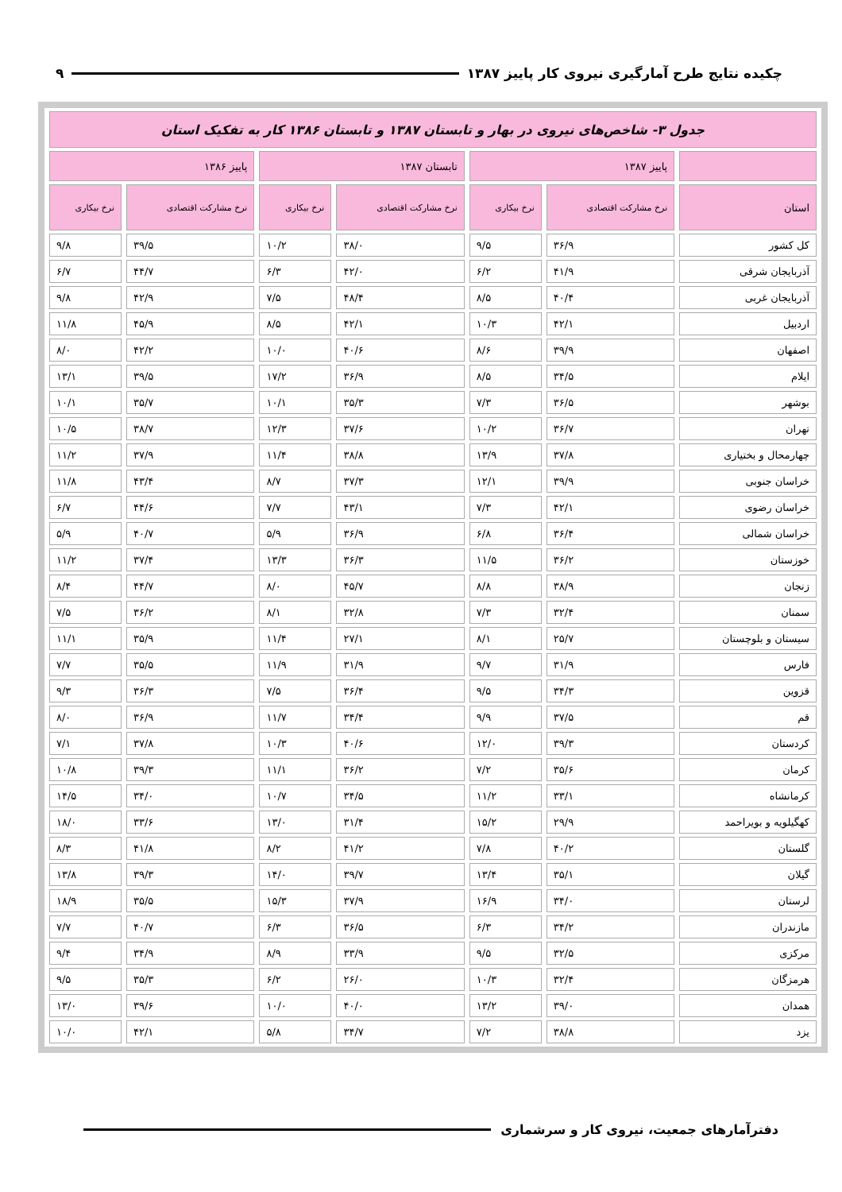چکیده نتایج طرح آمارگیری نیروی کار پاییز ۱۳۸۷ ۹
| جدول ۳- شاخص‌های نیروی در بهار و تابستان ۱۳۸۷ و تابستان ۱۳۸۶ کار به تفکیک استان | | | | | | |
| | پاییز ۱۳۸۷ | | تابستان ۱۳۸۷ | | پاییز ۱۳۸۶ | |
| استان | نرخ مشارکت اقتصادی | نرخ بیکاری | نرخ مشارکت اقتصادی | نرخ بیکاری | نرخ مشارکت اقتصادی | نرخ بیکاری |
| کل کشور | ۳۶/۹ | ۹/۵ | ۳۸/۰ | ۱۰/۲ | ۳۹/۵ | ۹/۸ |
| آذربایجان شرقی | ۴۱/۹ | ۶/۲ | ۴۲/۰ | ۶/۳ | ۴۴/۷ | ۶/۷ |
| آذربایجان غربی | ۴۰/۴ | ۸/۵ | ۴۸/۴ | ۷/۵ | ۴۲/۹ | ۹/۸ |
| اردبیل | ۴۲/۱ | ۱۰/۳ | ۴۲/۱ | ۸/۵ | ۴۵/۹ | ۱۱/۸ |
| اصفهان | ۳۹/۹ | ۸/۶ | ۴۰/۶ | ۱۰/۰ | ۴۲/۲ | ۸/۰ |
| ایلام | ۳۴/۵ | ۸/۵ | ۳۶/۹ | ۱۷/۲ | ۳۹/۵ | ۱۳/۱ |
| بوشهر | ۳۶/۵ | ۷/۳ | ۳۵/۳ | ۱۰/۱ | ۳۵/۷ | ۱۰/۱ |
| تهران | ۳۶/۷ | ۱۰/۲ | ۳۷/۶ | ۱۲/۳ | ۳۸/۷ | ۱۰/۵ |
| چهارمحال و بختیاری | ۳۷/۸ | ۱۳/۹ | ۳۸/۸ | ۱۱/۴ | ۳۷/۹ | ۱۱/۲ |
| خراسان جنوبی | ۳۹/۹ | ۱۲/۱ | ۳۷/۳ | ۸/۷ | ۴۳/۴ | ۱۱/۸ |
| خراسان رضوی | ۴۲/۱ | ۷/۳ | ۴۳/۱ | ۷/۷ | ۴۴/۶ | ۶/۷ |
| خراسان شمالی | ۳۶/۴ | ۶/۸ | ۳۶/۹ | ۵/۹ | ۴۰/۷ | ۵/۹ |
| خوزستان | ۳۶/۲ | ۱۱/۵ | ۳۶/۳ | ۱۳/۳ | ۳۷/۴ | ۱۱/۲ |
| زنجان | ۳۸/۹ | ۸/۸ | ۴۵/۷ | ۸/۰ | ۴۴/۷ | ۸/۴ |
| سمنان | ۳۲/۴ | ۷/۳ | ۳۲/۸ | ۸/۱ | ۳۶/۲ | ۷/۵ |
| سیستان و بلوچستان | ۲۵/۷ | ۸/۱ | ۲۷/۱ | ۱۱/۴ | ۳۵/۹ | ۱۱/۱ |
| فارس | ۳۱/۹ | ۹/۷ | ۳۱/۹ | ۱۱/۹ | ۳۵/۵ | ۷/۷ |
| قزوین | ۳۴/۳ | ۹/۵ | ۳۶/۴ | ۷/۵ | ۳۶/۳ | ۹/۳ |
| قم | ۳۷/۵ | ۹/۹ | ۳۴/۴ | ۱۱/۷ | ۳۶/۹ | ۸/۰ |
| کردستان | ۳۹/۳ | ۱۲/۰ | ۴۰/۶ | ۱۰/۳ | ۳۷/۸ | ۷/۱ |
| کرمان | ۳۵/۶ | ۷/۲ | ۳۶/۲ | ۱۱/۱ | ۳۹/۳ | ۱۰/۸ |
| کرمانشاه | ۳۳/۱ | ۱۱/۲ | ۳۴/۵ | ۱۰/۷ | ۳۴/۰ | ۱۴/۵ |
| کهگیلویه و بویراحمد | ۲۹/۹ | ۱۵/۲ | ۳۱/۴ | ۱۳/۰ | ۳۳/۶ | ۱۸/۰ |
| گلستان | ۴۰/۲ | ۷/۸ | ۴۱/۲ | ۸/۲ | ۴۱/۸ | ۸/۳ |
| گیلان | ۳۵/۱ | ۱۳/۴ | ۳۹/۷ | ۱۴/۰ | ۳۹/۳ | ۱۳/۸ |
| لرستان | ۳۴/۰ | ۱۶/۹ | ۳۷/۹ | ۱۵/۳ | ۳۵/۵ | ۱۸/۹ |
| مازندران | ۳۴/۲ | ۶/۳ | ۳۶/۵ | ۶/۳ | ۴۰/۷ | ۷/۷ |
| مرکزی | ۳۲/۵ | ۹/۵ | ۳۳/۹ | ۸/۹ | ۳۴/۹ | ۹/۴ |
| هرمزگان | ۳۲/۴ | ۱۰/۳ | ۲۶/۰ | ۶/۲ | ۳۵/۳ | ۹/۵ |
| همدان | ۳۹/۰ | ۱۳/۲ | ۴۰/۰ | ۱۰/۰ | ۳۹/۶ | ۱۳/۰ |
| یزد | ۳۸/۸ | ۷/۲ | ۳۴/۷ | ۵/۸ | ۴۲/۱ | ۱۰/۰ |
دفترآمارهای جمعیت، نیروی کار و سرشماری